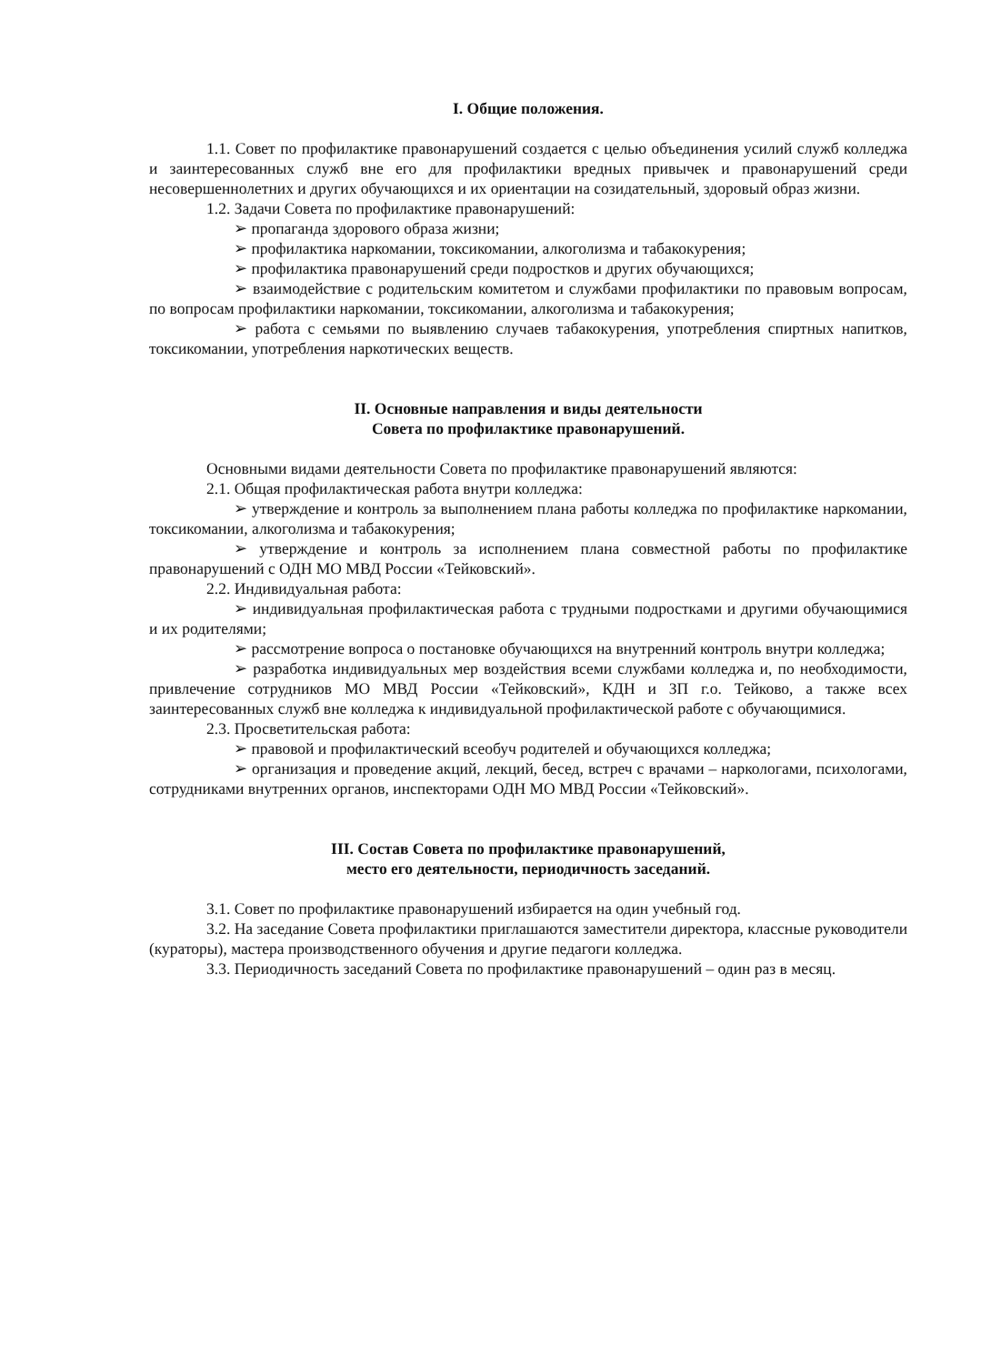I. Общие положения.
1.1. Совет по профилактике правонарушений создается с целью объединения усилий служб колледжа и заинтересованных служб вне его для профилактики вредных привычек и правонарушений среди несовершеннолетних и других обучающихся и их ориентации на созидательный, здоровый образ жизни.
1.2. Задачи Совета по профилактике правонарушений:
➢ пропаганда здорового образа жизни;
➢ профилактика наркомании, токсикомании, алкоголизма и табакокурения;
➢ профилактика правонарушений среди подростков и других обучающихся;
➢ взаимодействие с родительским комитетом и службами профилактики по правовым вопросам, по вопросам профилактики наркомании, токсикомании, алкоголизма и табакокурения;
➢ работа с семьями по выявлению случаев табакокурения, употребления спиртных напитков, токсикомании, употребления наркотических веществ.
II. Основные направления и виды деятельности
Совета по профилактике правонарушений.
Основными видами деятельности Совета по профилактике правонарушений являются:
2.1. Общая профилактическая работа внутри колледжа:
➢ утверждение и контроль за выполнением плана работы колледжа по профилактике наркомании, токсикомании, алкоголизма и табакокурения;
➢ утверждение и контроль за исполнением плана совместной работы по профилактике правонарушений с ОДН МО МВД России «Тейковский».
2.2. Индивидуальная работа:
➢ индивидуальная профилактическая работа с трудными подростками и другими обучающимися и их родителями;
➢ рассмотрение вопроса о постановке обучающихся на внутренний контроль внутри колледжа;
➢ разработка индивидуальных мер воздействия всеми службами колледжа и, по необходимости, привлечение сотрудников МО МВД России «Тейковский», КДН и ЗП г.о. Тейково, а также всех заинтересованных служб вне колледжа к индивидуальной профилактической работе с обучающимися.
2.3. Просветительская работа:
➢ правовой и профилактический всеобуч родителей и обучающихся колледжа;
➢ организация и проведение акций, лекций, бесед, встреч с врачами – наркологами, психологами, сотрудниками внутренних органов, инспекторами ОДН МО МВД России «Тейковский».
III. Состав Совета по профилактике правонарушений,
место его деятельности, периодичность заседаний.
3.1. Совет по профилактике правонарушений избирается на один учебный год.
3.2. На заседание Совета профилактики приглашаются заместители директора, классные руководители (кураторы), мастера производственного обучения и другие педагоги колледжа.
3.3. Периодичность заседаний Совета по профилактике правонарушений – один раз в месяц.